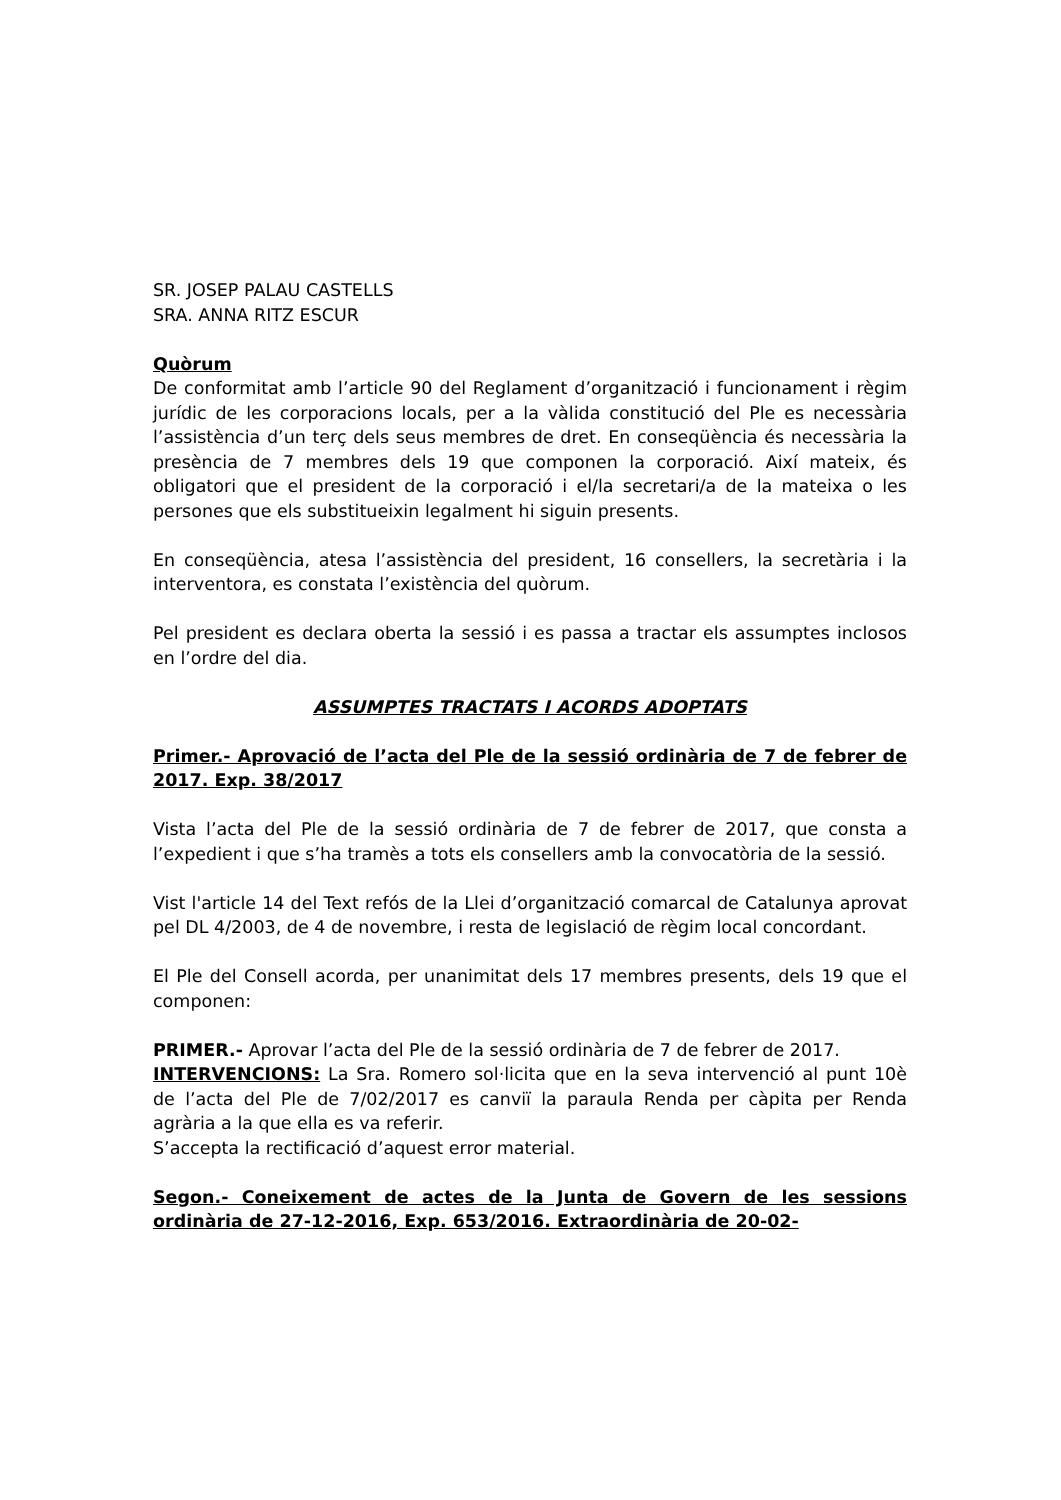SR. JOSEP PALAU CASTELLS
SRA. ANNA RITZ ESCUR
Quòrum
De conformitat amb l’article 90 del Reglament d’organització i funcionament i règim jurídic de les corporacions locals, per a la vàlida constitució del Ple es necessària l’assistència d’un terç dels seus membres de dret. En conseqüència és necessària la presència de 7 membres dels 19 que componen la corporació. Així mateix, és obligatori que el president de la corporació i el/la secretari/a de la mateixa o les persones que els substitueixin legalment hi siguin presents.
En conseqüència, atesa l’assistència del president, 16 consellers, la secretària i la interventora, es constata l’existència del quòrum.
Pel president es declara oberta la sessió i es passa a tractar els assumptes inclosos en l’ordre del dia.
ASSUMPTES TRACTATS I ACORDS ADOPTATS
Primer.- Aprovació de l’acta del Ple de la sessió ordinària de 7 de febrer de 2017. Exp. 38/2017
Vista l’acta del Ple de la sessió ordinària de 7 de febrer de 2017, que consta a l’expedient i que s’ha tramès a tots els consellers amb la convocatòria de la sessió.
Vist l'article 14 del Text refós de la Llei d’organització comarcal de Catalunya aprovat pel DL 4/2003, de 4 de novembre, i resta de legislació de règim local concordant.
El Ple del Consell acorda, per unanimitat dels 17 membres presents, dels 19 que el componen:
PRIMER.- Aprovar l’acta del Ple de la sessió ordinària de 7 de febrer de 2017.
INTERVENCIONS: La Sra. Romero sol·licita que en la seva intervenció al punt 10è de l’acta del Ple de 7/02/2017 es canviï la paraula Renda per càpita per Renda agrària a la que ella es va referir.
S’accepta la rectificació d’aquest error material.
Segon.- Coneixement de actes de la Junta de Govern de les sessions ordinària de 27-12-2016, Exp. 653/2016. Extraordinària de 20-02-